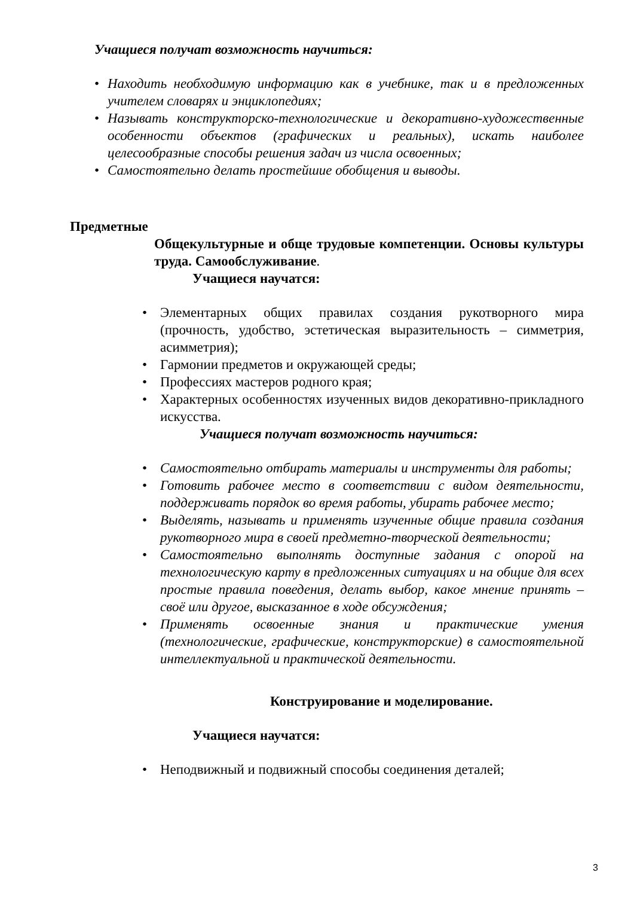Учащиеся получат возможность научиться:
• Находить необходимую информацию как в учебнике, так и в предложенных учителем словарях и энциклопедиях;
• Называть конструкторско-технологические и декоративно-художественные особенности объектов (графических и реальных), искать наиболее целесообразные способы решения задач из числа освоенных;
• Самостоятельно делать простейшие обобщения и выводы.
Предметные
Общекультурные и обще трудовые компетенции. Основы культуры труда. Самообслуживание.
Учащиеся научатся:
• Элементарных общих правилах создания рукотворного мира (прочность, удобство, эстетическая выразительность – симметрия, асимметрия);
• Гармонии предметов и окружающей среды;
• Профессиях мастеров родного края;
• Характерных особенностях изученных видов декоративно-прикладного искусства.
Учащиеся получат возможность научиться:
• Самостоятельно отбирать материалы и инструменты для работы;
• Готовить рабочее место в соответствии с видом деятельности, поддерживать порядок во время работы, убирать рабочее место;
• Выделять, называть и применять изученные общие правила создания рукотворного мира в своей предметно-творческой деятельности;
• Самостоятельно выполнять доступные задания с опорой на технологическую карту в предложенных ситуациях и на общие для всех простые правила поведения, делать выбор, какое мнение принять – своё или другое, высказанное в ходе обсуждения;
• Применять освоенные знания и практические умения (технологические, графические, конструкторские) в самостоятельной интеллектуальной и практической деятельности.
Конструирование и моделирование.
Учащиеся научатся:
• Неподвижный и подвижный способы соединения деталей;
3